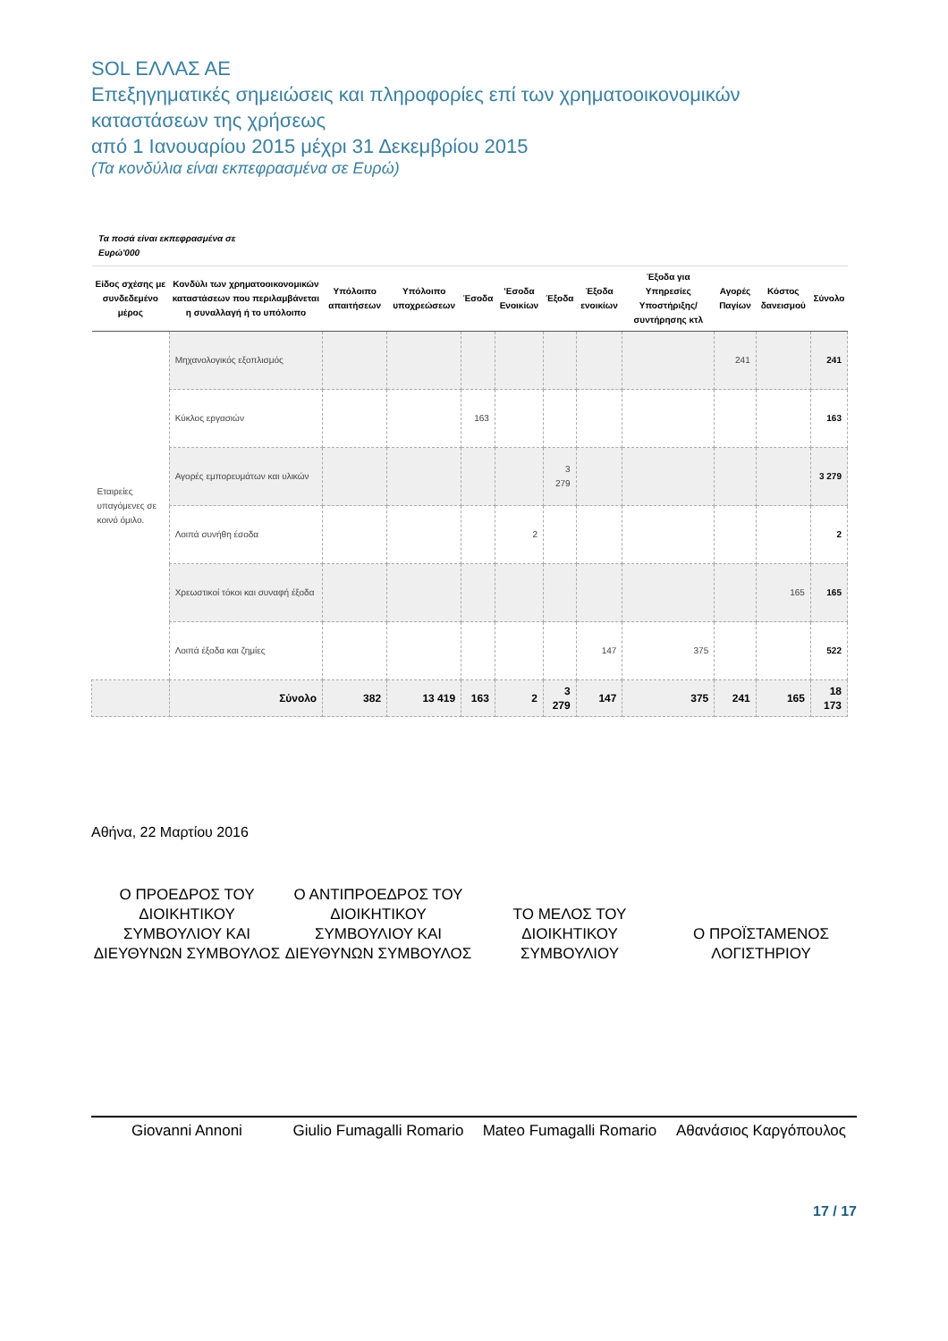SOL ΕΛΛΑΣ ΑΕ
Επεξηγηματικές σημειώσεις και πληροφορίες επί των χρηματοοικονομικών καταστάσεων της χρήσεως
από 1 Ιανουαρίου 2015 μέχρι 31 Δεκεμβρίου 2015
(Τα κονδύλια είναι εκπεφρασμένα σε Ευρώ)
Τα ποσά είναι εκπεφρασμένα σε
Ευρώ'000
| Είδος σχέσης με συνδεδεμένο μέρος | Κονδύλι των χρηματοοικονομικών καταστάσεων που περιλαμβάνεται η συναλλαγή ή το υπόλοιπο | Υπόλοιπο απαιτήσεων | Υπόλοιπο υποχρεώσεων | Έσοδα | 'Εσοδα Ενοικίων | Έξοδα | Έξοδα ενοικίων | Έξοδα για Υπηρεσίες Υποστήριξης/ συντήρησης κτλ | Αγορές Παγίων | Κόστος δανεισμού | Σύνολο |
| --- | --- | --- | --- | --- | --- | --- | --- | --- | --- | --- | --- |
| Εταιρείες υπαγόμενες σε κοινό όμιλο. | Μηχανολογικός εξοπλισμός | | | | | | | | 241 | | 241 |
| | Κύκλος εργασιών | | | 163 | | | | | | | 163 |
| | Αγορές εμπορευμάτων και υλικών | | | | | 3 279 | | | | | 3 279 |
| | Λοιπά συνήθη έσοδα | | | | 2 | | | | | | 2 |
| | Χρεωστικοί τόκοι και συναφή έξοδα | | | | | | | | | 165 | 165 |
| | Λοιπά έξοδα και ζημίες | | | | | | 147 | 375 | | | 522 |
| | Σύνολο | 382 | 13 419 | 163 | 2 | 3 279 | 147 | 375 | 241 | 165 | 18 173 |
Αθήνα, 22 Μαρτίου 2016
Ο ΠΡΟΕΔΡΟΣ ΤΟΥ ΔΙΟΙΚΗΤΙΚΟΥ ΣΥΜΒΟΥΛΙΟΥ ΚΑΙ ΔΙΕΥΘΥΝΩΝ ΣΥΜΒΟΥΛΟΣ
Ο ΑΝΤΙΠΡΟΕΔΡΟΣ ΤΟΥ ΔΙΟΙΚΗΤΙΚΟΥ ΣΥΜΒΟΥΛΙΟΥ ΚΑΙ ΔΙΕΥΘΥΝΩΝ ΣΥΜΒΟΥΛΟΣ
ΤΟ ΜΕΛΟΣ ΤΟΥ ΔΙΟΙΚΗΤΙΚΟΥ ΣΥΜΒΟΥΛΙΟΥ
Ο ΠΡΟΪΣΤΑΜΕΝΟΣ ΛΟΓΙΣΤΗΡΙΟΥ
Giovanni Annoni
Giulio Fumagalli Romario
Mateo Fumagalli Romario
Αθανάσιος Καργόπουλος
17 / 17